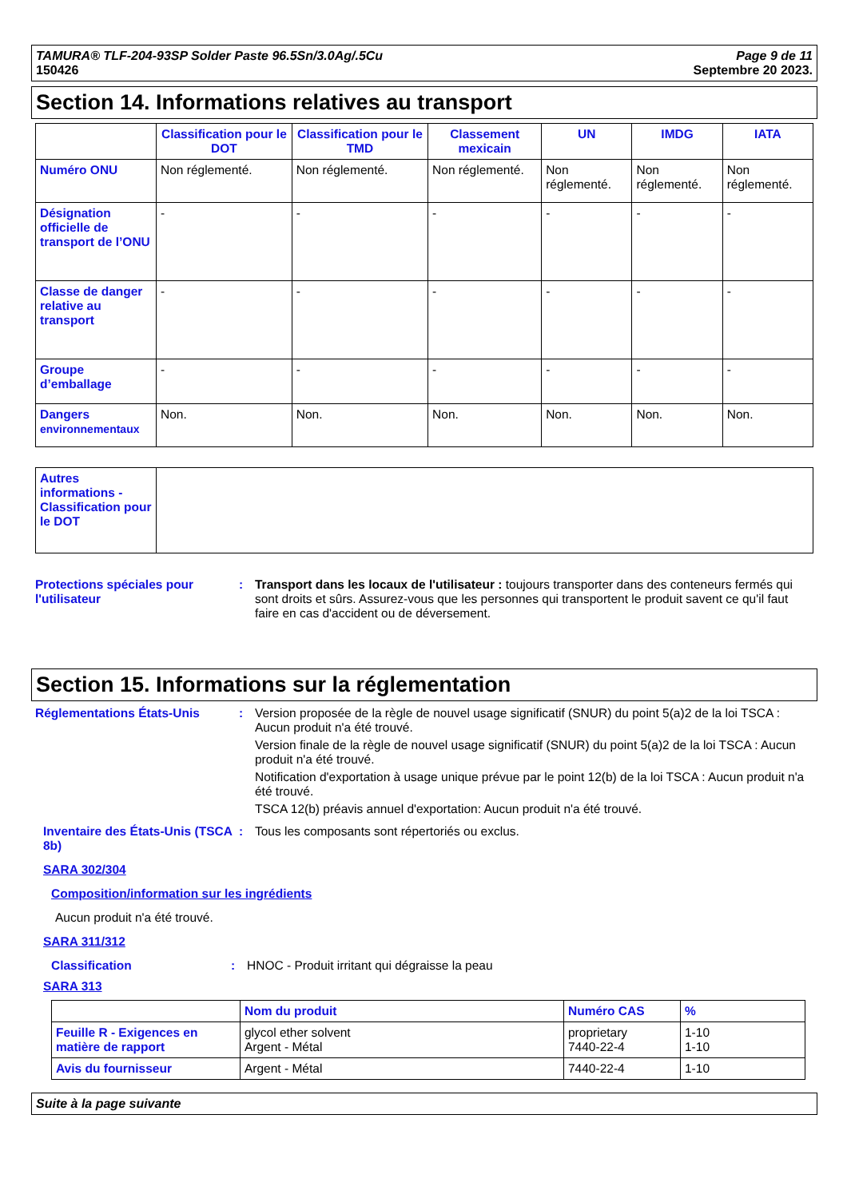TAMURA® TLF-204-93SP Solder Paste 96.5Sn/3.0Ag/.5Cu
150426
Page 9 de 11
Septembre 20 2023.
Section 14. Informations relatives au transport
| | Classification pour le DOT | Classification pour le TMD | Classement mexicain | UN | IMDG | IATA |
| --- | --- | --- | --- | --- | --- | --- |
| Numéro ONU | Non réglementé. | Non réglementé. | Non réglementé. | Non réglementé. | Non réglementé. | Non réglementé. |
| Désignation officielle de transport de l’ONU | - | - | - | - | - | - |
| Classe de danger relative au transport | - | - | - | - | - | - |
| Groupe d’emballage | - | - | - | - | - | - |
| Dangers environnementaux | Non. | Non. | Non. | Non. | Non. | Non. |
| Autres informations - Classification pour le DOT | |
Protections spéciales pour l'utilisateur
: Transport dans les locaux de l'utilisateur : toujours transporter dans des conteneurs fermés qui sont droits et sûrs. Assurez-vous que les personnes qui transportent le produit savent ce qu'il faut faire en cas d'accident ou de déversement.
Section 15. Informations sur la réglementation
Réglementations États-Unis : Version proposée de la règle de nouvel usage significatif (SNUR) du point 5(a)2 de la loi TSCA : Aucun produit n'a été trouvé.
Version finale de la règle de nouvel usage significatif (SNUR) du point 5(a)2 de la loi TSCA : Aucun produit n'a été trouvé.
Notification d'exportation à usage unique prévue par le point 12(b) de la loi TSCA : Aucun produit n'a été trouvé.
TSCA 12(b) préavis annuel d'exportation: Aucun produit n'a été trouvé.
Inventaire des États-Unis (TSCA 8b)
: Tous les composants sont répertoriés ou exclus.
SARA 302/304
Composition/information sur les ingrédients
Aucun produit n'a été trouvé.
SARA 311/312
Classification : HNOC - Produit irritant qui dégraisse la peau
SARA 313
| | Nom du produit | Numéro CAS | % |
| --- | --- | --- | --- |
| Feuille R - Exigences en matière de rapport | glycol ether solvent Argent - Métal | proprietary 7440-22-4 | 1-10 1-10 |
| Avis du fournisseur | Argent - Métal | 7440-22-4 | 1-10 |
Suite à la page suivante